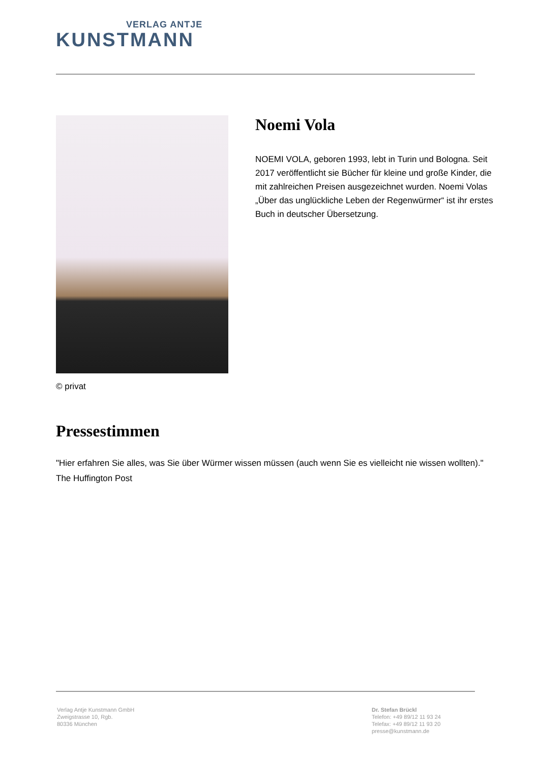VERLAG ANTJE
KUNSTMANN
© privat
Noemi Vola
NOEMI VOLA, geboren 1993, lebt in Turin und Bologna. Seit 2017 veröffentlicht sie Bücher für kleine und große Kinder, die mit zahlreichen Preisen ausgezeichnet wurden. Noemi Volas „Über das unglückliche Leben der Regenwürmer“ ist ihr erstes Buch in deutscher Übersetzung.
Pressestimmen
"Hier erfahren Sie alles, was Sie über Würmer wissen müssen (auch wenn Sie es vielleicht nie wissen wollten)."
The Huffington Post
Verlag Antje Kunstmann GmbH
Zweigstrasse 10, Rgb.
80336 München
Dr. Stefan Brückl
Telefon: +49 89/12 11 93 24
Telefax: +49 89/12 11 93 20
presse@kunstmann.de